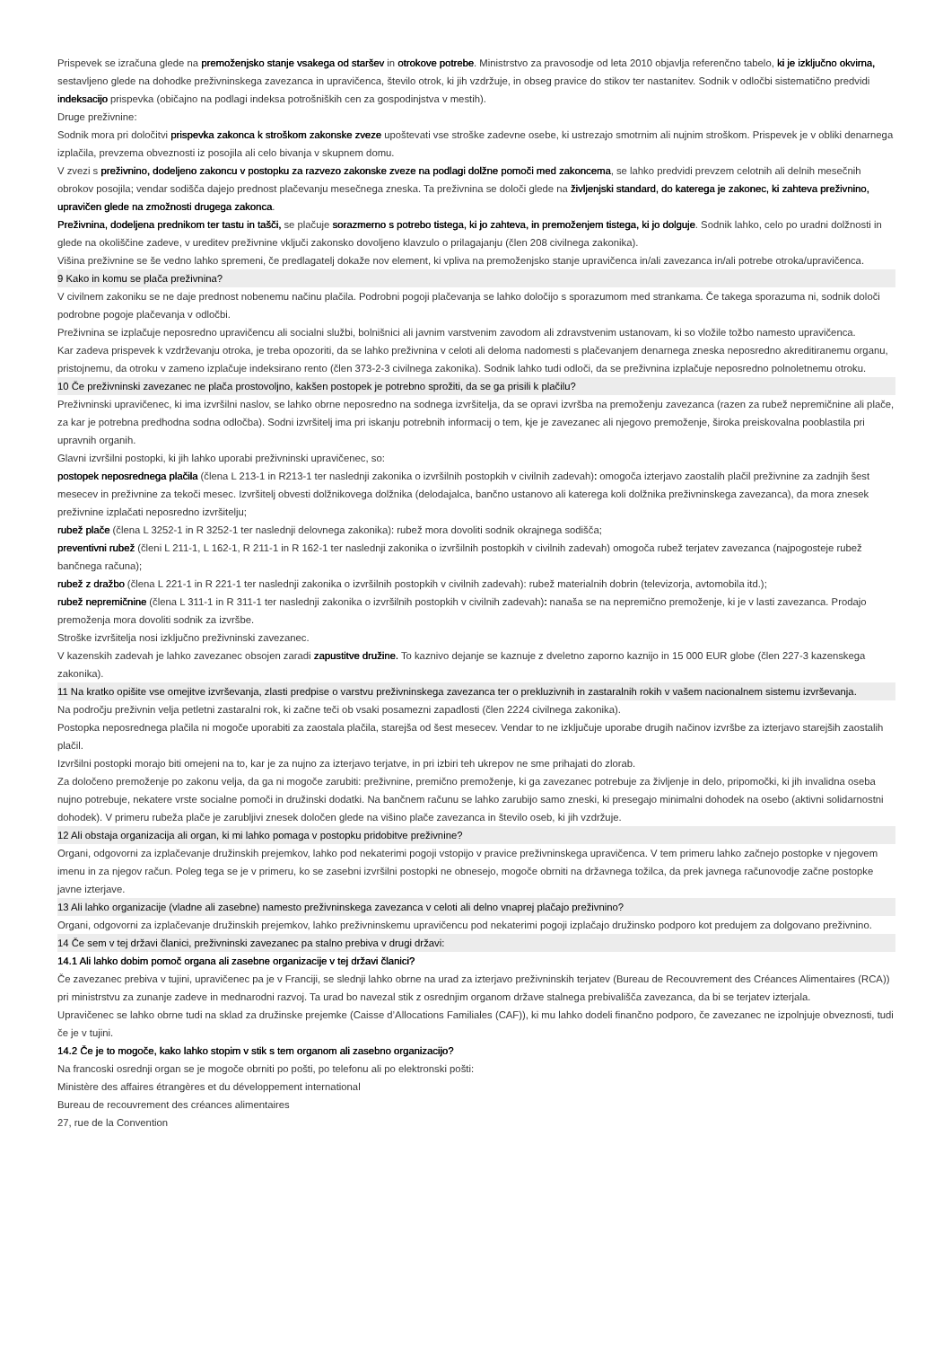Prispevek se izračuna glede na premoženjsko stanje vsakega od staršev in otrokove potrebe. Ministrstvo za pravosodje od leta 2010 objavlja referenčno tabelo, ki je izključno okvirna, sestavljeno glede na dohodke preživninskega zavezanca in upravičenca, število otrok, ki jih vzdržuje, in obseg pravice do stikov ter nastanitev. Sodnik v odločbi sistematično predvidi indeksacijo prispevka (običajno na podlagi indeksa potrošniških cen za gospodinjstva v mestih).
Druge preživnine:
Sodnik mora pri določitvi prispevka zakonca k stroškom zakonske zveze upoštevati vse stroške zadevne osebe, ki ustrezajo smotrnim ali nujnim stroškom. Prispevek je v obliki denarnega izplačila, prevzema obveznosti iz posojila ali celo bivanja v skupnem domu.
V zvezi s preživnino, dodeljeno zakoncu v postopku za razvezo zakonske zveze na podlagi dolžne pomoči med zakoncema, se lahko predvidi prevzem celotnih ali delnih mesečnih obrokov posojila; vendar sodišča dajejo prednost plačevanju mesečnega zneska. Ta preživnina se določi glede na življenjski standard, do katerega je zakonec, ki zahteva preživnino, upravičen glede na zmožnosti drugega zakonca.
Preživnina, dodeljena prednikom ter tastu in tašči, se plačuje sorazmerno s potrebo tistega, ki jo zahteva, in premoženjem tistega, ki jo dolguje. Sodnik lahko, celo po uradni dolžnosti in glede na okoliščine zadeve, v ureditev preživnine vključi zakonsko dovoljeno klavzulo o prilagajanju (člen 208 civilnega zakonika).
Višina preživnine se še vedno lahko spremeni, če predlagatelj dokaže nov element, ki vpliva na premoženjsko stanje upravičenca in/ali zavezanca in/ali potrebe otroka/upravičenca.
9 Kako in komu se plača preživnina?
V civilnem zakoniku se ne daje prednost nobenemu načinu plačila. Podrobni pogoji plačevanja se lahko določijo s sporazumom med strankama. Če takega sporazuma ni, sodnik določi podrobne pogoje plačevanja v odločbi.
Preživnina se izplačuje neposredno upravičencu ali socialni službi, bolnišnici ali javnim varstvenim zavodom ali zdravstvenim ustanovam, ki so vložile tožbo namesto upravičenca.
Kar zadeva prispevek k vzdrževanju otroka, je treba opozoriti, da se lahko preživnina v celoti ali deloma nadomesti s plačevanjem denarnega zneska neposredno akreditiranemu organu, pristojnemu, da otroku v zameno izplačuje indeksirano rento (člen 373-2-3 civilnega zakonika). Sodnik lahko tudi odloči, da se preživnina izplačuje neposredno polnoletnemu otroku.
10 Če preživninski zavezanec ne plača prostovoljno, kakšen postopek je potrebno sprožiti, da se ga prisili k plačilu?
Preživninski upravičenec, ki ima izvršilni naslov, se lahko obrne neposredno na sodnega izvršitelja, da se opravi izvršba na premoženju zavezanca (razen za rubež nepremičnine ali plače, za kar je potrebna predhodna sodna odločba). Sodni izvršitelj ima pri iskanju potrebnih informacij o tem, kje je zavezanec ali njegovo premoženje, široka preiskovalna pooblastila pri upravnih organih.
Glavni izvršilni postopki, ki jih lahko uporabi preživninski upravičenec, so:
postopek neposrednega plačila (člena L 213-1 in R213-1 ter naslednji zakonika o izvršilnih postopkih v civilnih zadevah): omogoča izterjavo zaostalih plačil preživnine za zadnjih šest mesecev in preživnine za tekoči mesec. Izvršitelj obvesti dolžnikovega dolžnika (delodajalca, bančno ustanovo ali katerega koli dolžnika preživninskega zavezanca), da mora znesek preživnine izplačati neposredno izvršitelju;
rubež plače (člena L 3252-1 in R 3252-1 ter naslednji delovnega zakonika): rubež mora dovoliti sodnik okrajnega sodišča;
preventivni rubež (členi L 211-1, L 162-1, R 211-1 in R 162-1 ter naslednji zakonika o izvršilnih postopkih v civilnih zadevah) omogoča rubež terjatev zavezanca (najpogosteje rubež bančnega računa);
rubež z dražbo (člena L 221-1 in R 221-1 ter naslednji zakonika o izvršilnih postopkih v civilnih zadevah): rubež materialnih dobrin (televizorja, avtomobila itd.);
rubež nepremičnine (člena L 311-1 in R 311-1 ter naslednji zakonika o izvršilnih postopkih v civilnih zadevah): nanaša se na nepremično premoženje, ki je v lasti zavezanca. Prodajo premoženja mora dovoliti sodnik za izvršbe.
Stroške izvršitelja nosi izključno preživninski zavezanec.
V kazenskih zadevah je lahko zavezanec obsojen zaradi zapustitve družine. To kaznivo dejanje se kaznuje z dveletno zaporno kaznijo in 15 000 EUR globe (člen 227-3 kazenskega zakonika).
11 Na kratko opišite vse omejitve izvrševanja, zlasti predpise o varstvu preživninskega zavezanca ter o prekluzivnih in zastaralnih rokih v vašem nacionalnem sistemu izvrševanja.
Na področju preživnin velja petletni zastaralni rok, ki začne teči ob vsaki posamezni zapadlosti (člen 2224 civilnega zakonika).
Postopka neposrednega plačila ni mogoče uporabiti za zaostala plačila, starejša od šest mesecev. Vendar to ne izključuje uporabe drugih načinov izvršbe za izterjavo starejših zaostalih plačil.
Izvršilni postopki morajo biti omejeni na to, kar je za nujno za izterjavo terjatve, in pri izbiri teh ukrepov ne sme prihajati do zlorab.
Za določeno premoženje po zakonu velja, da ga ni mogoče zarubiti: preživnine, premično premoženje, ki ga zavezanec potrebuje za življenje in delo, pripomočki, ki jih invalidna oseba nujno potrebuje, nekatere vrste socialne pomoči in družinski dodatki. Na bančnem računu se lahko zarubijo samo zneski, ki presegajo minimalni dohodek na osebo (aktivni solidarnostni dohodek). V primeru rubeža plače je zarubljivi znesek določen glede na višino plače zavezanca in število oseb, ki jih vzdržuje.
12 Ali obstaja organizacija ali organ, ki mi lahko pomaga v postopku pridobitve preživnine?
Organi, odgovorni za izplačevanje družinskih prejemkov, lahko pod nekaterimi pogoji vstopijo v pravice preživninskega upravičenca. V tem primeru lahko začnejo postopke v njegovem imenu in za njegov račun. Poleg tega se je v primeru, ko se zasebni izvršilni postopki ne obnesejo, mogoče obrniti na državnega tožilca, da prek javnega računovodje začne postopke javne izterjave.
13 Ali lahko organizacije (vladne ali zasebne) namesto preživninskega zavezanca v celoti ali delno vnaprej plačajo preživnino?
Organi, odgovorni za izplačevanje družinskih prejemkov, lahko preživninskemu upravičencu pod nekaterimi pogoji izplačajo družinsko podporo kot predujem za dolgovano preživnino.
14 Če sem v tej državi članici, preživninski zavezanec pa stalno prebiva v drugi državi:
14.1 Ali lahko dobim pomoč organa ali zasebne organizacije v tej državi članici?
Če zavezanec prebiva v tujini, upravičenec pa je v Franciji, se slednji lahko obrne na urad za izterjavo preživninskih terjatev (Bureau de Recouvrement des Créances Alimentaires (RCA)) pri ministrstvu za zunanje zadeve in mednarodni razvoj. Ta urad bo navezal stik z osrednjim organom države stalnega prebivališča zavezanca, da bi se terjatev izterjala.
Upravičenec se lahko obrne tudi na sklad za družinske prejemke (Caisse d’Allocations Familiales (CAF)), ki mu lahko dodeli finančno podporo, če zavezanec ne izpolnjuje obveznosti, tudi če je v tujini.
14.2 Če je to mogoče, kako lahko stopim v stik s tem organom ali zasebno organizacijo?
Na francoski osrednji organ se je mogoče obrniti po pošti, po telefonu ali po elektronski pošti:
Ministère des affaires étrangères et du développement international
Bureau de recouvrement des créances alimentaires
27, rue de la Convention